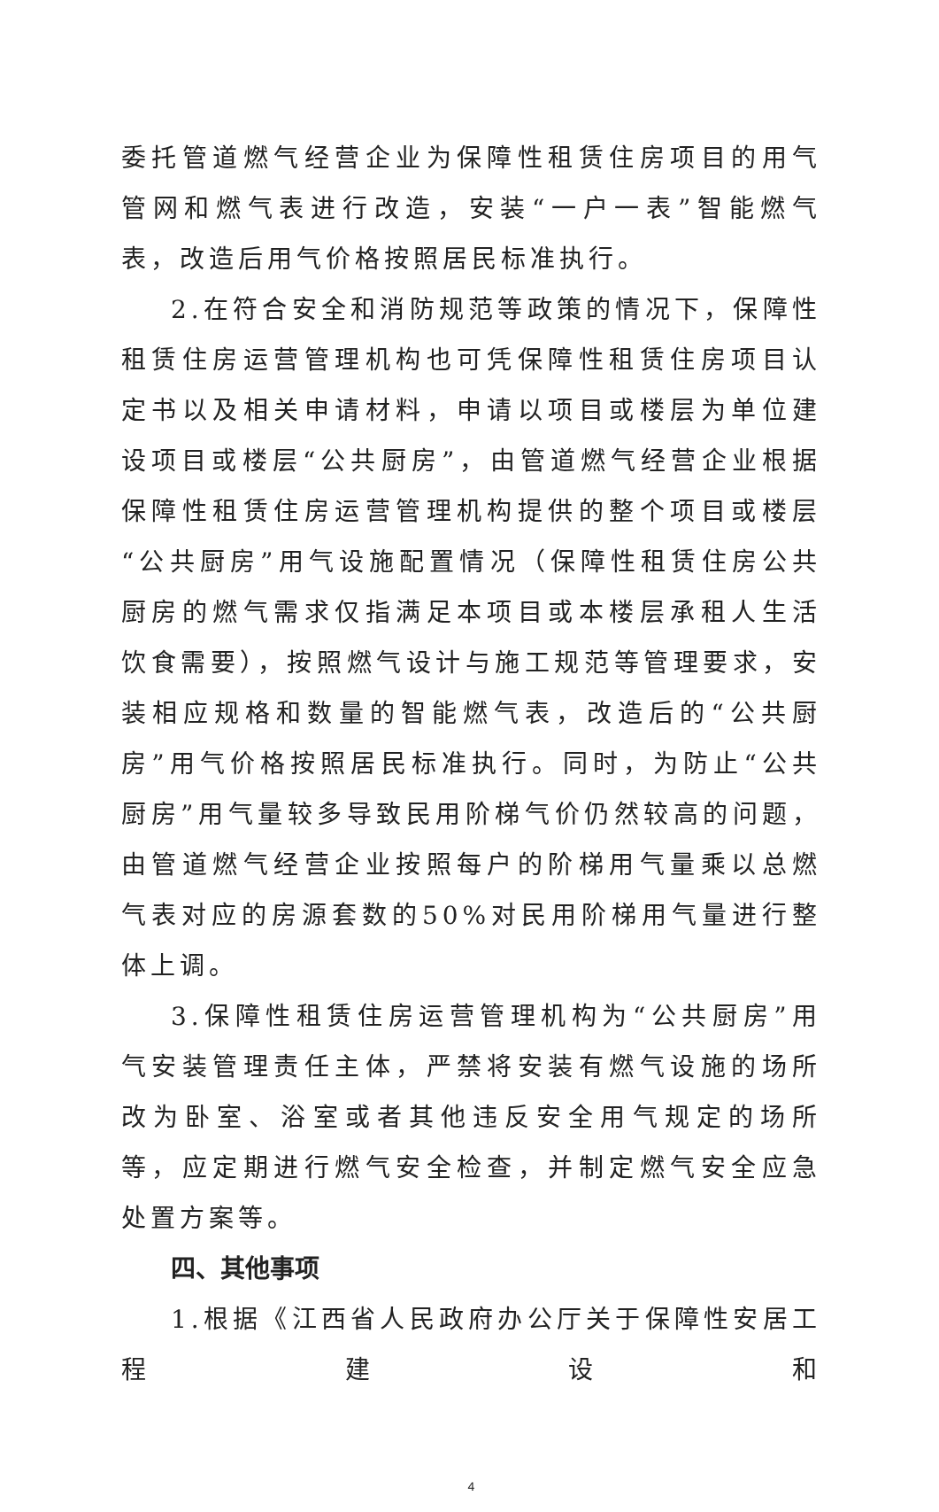委托管道燃气经营企业为保障性租赁住房项目的用气管网和燃气表进行改造，安装“一户一表”智能燃气表，改造后用气价格按照居民标准执行。
2.在符合安全和消防规范等政策的情况下，保障性租赁住房运营管理机构也可凭保障性租赁住房项目认定书以及相关申请材料，申请以项目或楼层为单位建设项目或楼层“公共厨房”，由管道燃气经营企业根据保障性租赁住房运营管理机构提供的整个项目或楼层“公共厨房”用气设施配置情况（保障性租赁住房公共厨房的燃气需求仅指满足本项目或本楼层承租人生活饮食需要），按照燃气设计与施工规范等管理要求，安装相应规格和数量的智能燃气表，改造后的“公共厨房”用气价格按照居民标准执行。同时，为防止“公共厨房”用气量较多导致民用阶梯气价仍然较高的问题，由管道燃气经营企业按照每户的阶梯用气量乘以总燃气表对应的房源套数的50%对民用阶梯用气量进行整体上调。
3.保障性租赁住房运营管理机构为“公共厨房”用气安装管理责任主体，严禁将安装有燃气设施的场所改为卧室、浴室或者其他违反安全用气规定的场所等，应定期进行燃气安全检查，并制定燃气安全应急处置方案等。
四、其他事项
1.根据《江西省人民政府办公厅关于保障性安居工程建设和
4